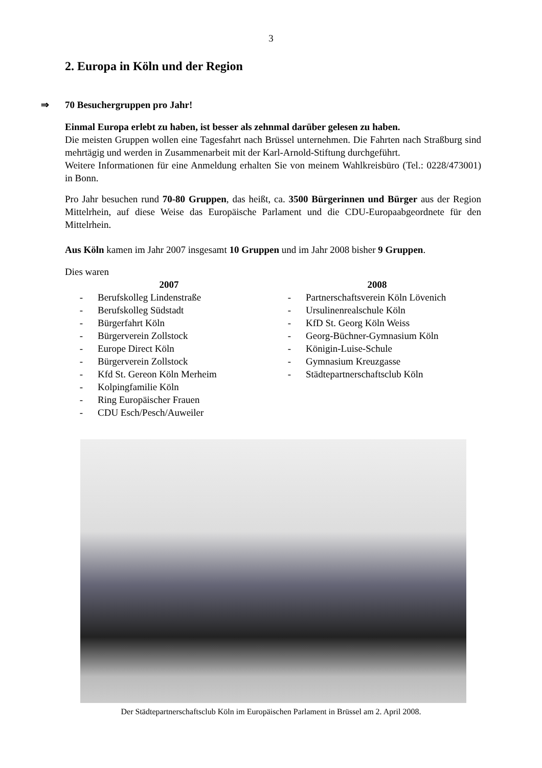3
2. Europa in Köln und der Region
⇒ 70 Besuchergruppen pro Jahr!
Einmal Europa erlebt zu haben, ist besser als zehnmal darüber gelesen zu haben.
Die meisten Gruppen wollen eine Tagesfahrt nach Brüssel unternehmen. Die Fahrten nach Straßburg sind mehrtägig und werden in Zusammenarbeit mit der Karl-Arnold-Stiftung durchgeführt.
Weitere Informationen für eine Anmeldung erhalten Sie von meinem Wahlkreisbüro (Tel.: 0228/473001) in Bonn.
Pro Jahr besuchen rund 70-80 Gruppen, das heißt, ca. 3500 Bürgerinnen und Bürger aus der Region Mittelrhein, auf diese Weise das Europäische Parlament und die CDU-Europaabgeordnete für den Mittelrhein.
Aus Köln kamen im Jahr 2007 insgesamt 10 Gruppen und im Jahr 2008 bisher 9 Gruppen.
Dies waren
2007
- Berufskolleg Lindenstraße
- Berufskolleg Südstadt
- Bürgerfahrt Köln
- Bürgerverein Zollstock
- Europe Direct Köln
- Bürgerverein Zollstock
- Kfd St. Gereon Köln Merheim
- Kolpingfamilie Köln
- Ring Europäischer Frauen
- CDU Esch/Pesch/Auweiler
2008
- Partnerschaftsverein Köln Lövenich
- Ursulinenrealschule Köln
- KfD St. Georg Köln Weiss
- Georg-Büchner-Gymnasium Köln
- Königin-Luise-Schule
- Gymnasium Kreuzgasse
- Städtepartnerschaftsclub Köln
Der Städtepartnerschaftsclub Köln im Europäischen Parlament in Brüssel am 2. April 2008.